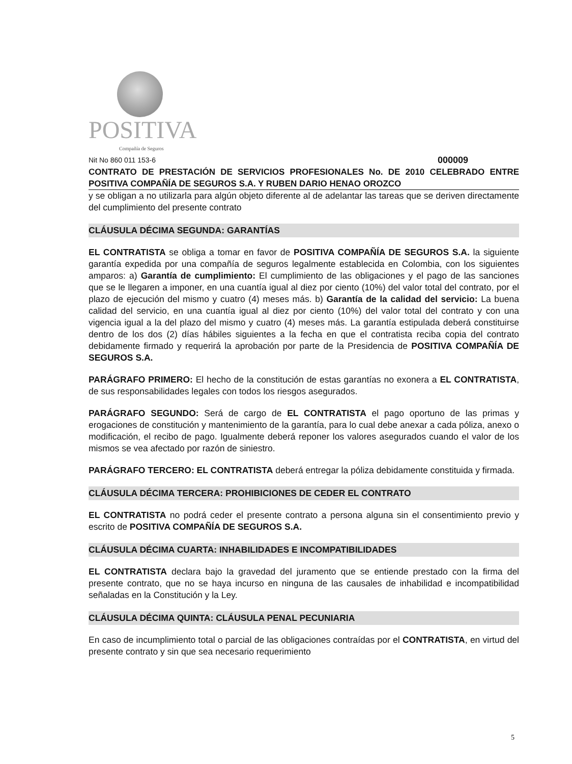POSITIVA
Compañía de Seguros
Nit No 860 011 153-6 000009
CONTRATO DE PRESTACIÓN DE SERVICIOS PROFESIONALES No. DE 2010 CELEBRADO ENTRE POSITIVA COMPAÑÍA DE SEGUROS S.A. Y RUBEN DARIO HENAO OROZCO
y se obligan a no utilizarla para algún objeto diferente al de adelantar las tareas que se deriven directamente del cumplimiento del presente contrato
CLÁUSULA DÉCIMA SEGUNDA: GARANTÍAS
EL CONTRATISTA se obliga a tomar en favor de POSITIVA COMPAÑÍA DE SEGUROS S.A. la siguiente garantía expedida por una compañía de seguros legalmente establecida en Colombia, con los siguientes amparos: a) Garantía de cumplimiento: El cumplimiento de las obligaciones y el pago de las sanciones que se le llegaren a imponer, en una cuantía igual al diez por ciento (10%) del valor total del contrato, por el plazo de ejecución del mismo y cuatro (4) meses más. b) Garantía de la calidad del servicio: La buena calidad del servicio, en una cuantía igual al diez por ciento (10%) del valor total del contrato y con una vigencia igual a la del plazo del mismo y cuatro (4) meses más. La garantía estipulada deberá constituirse dentro de los dos (2) días hábiles siguientes a la fecha en que el contratista reciba copia del contrato debidamente firmado y requerirá la aprobación por parte de la Presidencia de POSITIVA COMPAÑÍA DE SEGUROS S.A.
PARÁGRAFO PRIMERO: El hecho de la constitución de estas garantías no exonera a EL CONTRATISTA, de sus responsabilidades legales con todos los riesgos asegurados.
PARÁGRAFO SEGUNDO: Será de cargo de EL CONTRATISTA el pago oportuno de las primas y erogaciones de constitución y mantenimiento de la garantía, para lo cual debe anexar a cada póliza, anexo o modificación, el recibo de pago. Igualmente deberá reponer los valores asegurados cuando el valor de los mismos se vea afectado por razón de siniestro.
PARÁGRAFO TERCERO: EL CONTRATISTA deberá entregar la póliza debidamente constituida y firmada.
CLÁUSULA DÉCIMA TERCERA: PROHIBICIONES DE CEDER EL CONTRATO
EL CONTRATISTA no podrá ceder el presente contrato a persona alguna sin el consentimiento previo y escrito de POSITIVA COMPAÑÍA DE SEGUROS S.A.
CLÁUSULA DÉCIMA CUARTA: INHABILIDADES E INCOMPATIBILIDADES
EL CONTRATISTA declara bajo la gravedad del juramento que se entiende prestado con la firma del presente contrato, que no se haya incurso en ninguna de las causales de inhabilidad e incompatibilidad señaladas en la Constitución y la Ley.
CLÁUSULA DÉCIMA QUINTA: CLÁUSULA PENAL PECUNIARIA
En caso de incumplimiento total o parcial de las obligaciones contraídas por el CONTRATISTA, en virtud del presente contrato y sin que sea necesario requerimiento
5